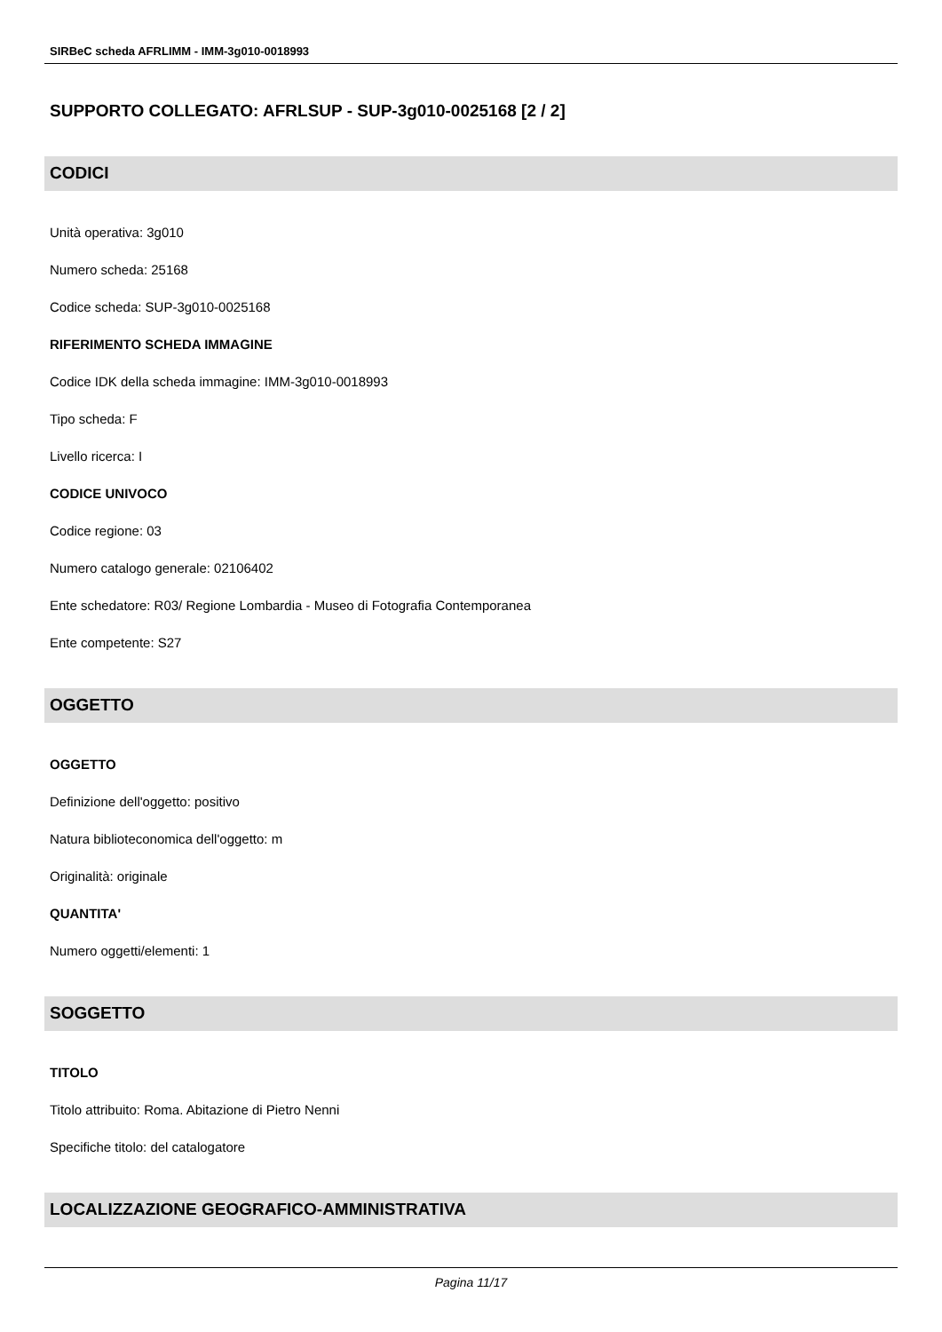SIRBeC scheda AFRLIMM - IMM-3g010-0018993
SUPPORTO COLLEGATO: AFRLSUP - SUP-3g010-0025168 [2 / 2]
CODICI
Unità operativa: 3g010
Numero scheda: 25168
Codice scheda: SUP-3g010-0025168
RIFERIMENTO SCHEDA IMMAGINE
Codice IDK della scheda immagine: IMM-3g010-0018993
Tipo scheda: F
Livello ricerca: I
CODICE UNIVOCO
Codice regione: 03
Numero catalogo generale: 02106402
Ente schedatore: R03/ Regione Lombardia - Museo di Fotografia Contemporanea
Ente competente: S27
OGGETTO
OGGETTO
Definizione dell'oggetto: positivo
Natura biblioteconomica dell'oggetto: m
Originalità: originale
QUANTITA'
Numero oggetti/elementi: 1
SOGGETTO
TITOLO
Titolo attribuito: Roma. Abitazione di Pietro Nenni
Specifiche titolo: del catalogatore
LOCALIZZAZIONE GEOGRAFICO-AMMINISTRATIVA
Pagina 11/17